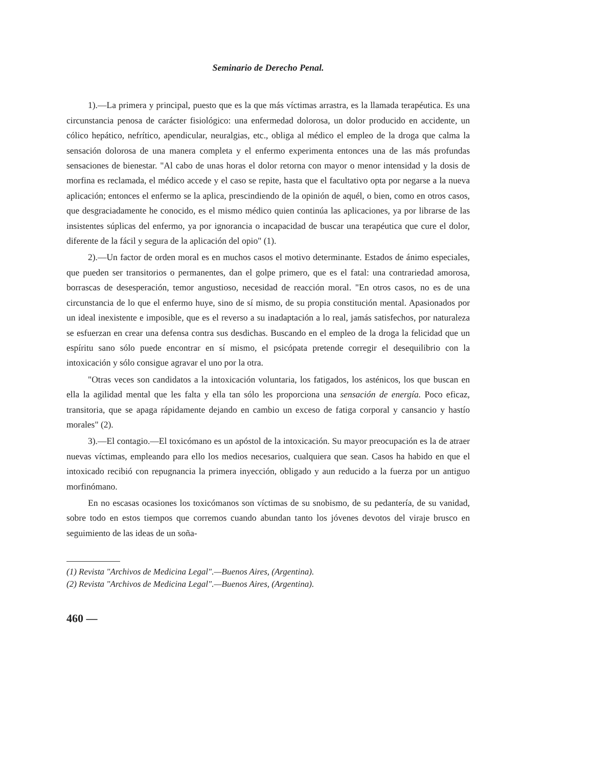Seminario de Derecho Penal.
1).—La primera y principal, puesto que es la que más víctimas arrastra, es la llamada terapéutica. Es una circunstancia penosa de carácter fisiológico: una enfermedad dolorosa, un dolor producido en accidente, un cólico hepático, nefrítico, apendicular, neuralgias, etc., obliga al médico el empleo de la droga que calma la sensación dolorosa de una manera completa y el enfermo experimenta entonces una de las más profundas sensaciones de bienestar. "Al cabo de unas horas el dolor retorna con mayor o menor intensidad y la dosis de morfina es reclamada, el médico accede y el caso se repite, hasta que el facultativo opta por negarse a la nueva aplicación; entonces el enfermo se la aplica, prescindiendo de la opinión de aquél, o bien, como en otros casos, que desgraciadamente he conocido, es el mismo médico quien continúa las aplicaciones, ya por librarse de las insistentes súplicas del enfermo, ya por ignorancia o incapacidad de buscar una terapéutica que cure el dolor, diferente de la fácil y segura de la aplicación del opio" (1).
2).—Un factor de orden moral es en muchos casos el motivo determinante. Estados de ánimo especiales, que pueden ser transitorios o permanentes, dan el golpe primero, que es el fatal: una contrariedad amorosa, borrascas de desesperación, temor angustioso, necesidad de reacción moral. "En otros casos, no es de una circunstancia de lo que el enfermo huye, sino de sí mismo, de su propia constitución mental. Apasionados por un ideal inexistente e imposible, que es el reverso a su inadaptación a lo real, jamás satisfechos, por naturaleza se esfuerzan en crear una defensa contra sus desdichas. Buscando en el empleo de la droga la felicidad que un espíritu sano sólo puede encontrar en sí mismo, el psicópata pretende corregir el desequilibrio con la intoxicación y sólo consigue agravar el uno por la otra.
"Otras veces son candidatos a la intoxicación voluntaria, los fatigados, los asténicos, los que buscan en ella la agilidad mental que les falta y ella tan sólo les proporciona una sensación de energía. Poco eficaz, transitoria, que se apaga rápidamente dejando en cambio un exceso de fatiga corporal y cansancio y hastío morales" (2).
3).—El contagio.—El toxicómano es un apóstol de la intoxicación. Su mayor preocupación es la de atraer nuevas víctimas, empleando para ello los medios necesarios, cualquiera que sean. Casos ha habido en que el intoxicado recibió con repugnancia la primera inyección, obligado y aun reducido a la fuerza por un antiguo morfinómano.
En no escasas ocasiones los toxicómanos son víctimas de su snobismo, de su pedantería, de su vanidad, sobre todo en estos tiempos que corremos cuando abundan tanto los jóvenes devotos del viraje brusco en seguimiento de las ideas de un soña-
(1) Revista "Archivos de Medicina Legal".—Buenos Aires, (Argentina).
(2) Revista "Archivos de Medicina Legal".—Buenos Aires, (Argentina).
460 —